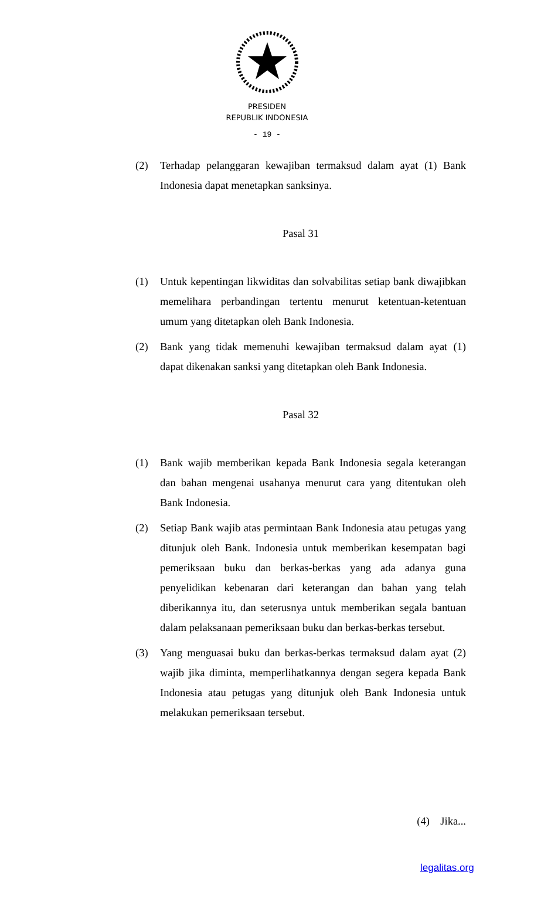PRESIDEN
REPUBLIK INDONESIA
- 19 -
(2) Terhadap pelanggaran kewajiban termaksud dalam ayat (1) Bank Indonesia dapat menetapkan sanksinya.
Pasal 31
(1) Untuk kepentingan likwiditas dan solvabilitas setiap bank diwajibkan memelihara perbandingan tertentu menurut ketentuan-ketentuan umum yang ditetapkan oleh Bank Indonesia.
(2) Bank yang tidak memenuhi kewajiban termaksud dalam ayat (1) dapat dikenakan sanksi yang ditetapkan oleh Bank Indonesia.
Pasal 32
(1) Bank wajib memberikan kepada Bank Indonesia segala keterangan dan bahan mengenai usahanya menurut cara yang ditentukan oleh Bank Indonesia.
(2) Setiap Bank wajib atas permintaan Bank Indonesia atau petugas yang ditunjuk oleh Bank. Indonesia untuk memberikan kesempatan bagi pemeriksaan buku dan berkas-berkas yang ada adanya guna penyelidikan kebenaran dari keterangan dan bahan yang telah diberikannya itu, dan seterusnya untuk memberikan segala bantuan dalam pelaksanaan pemeriksaan buku dan berkas-berkas tersebut.
(3) Yang menguasai buku dan berkas-berkas termaksud dalam ayat (2) wajib jika diminta, memperlihatkannya dengan segera kepada Bank Indonesia atau petugas yang ditunjuk oleh Bank Indonesia untuk melakukan pemeriksaan tersebut.
(4) Jika...
legalitas.org